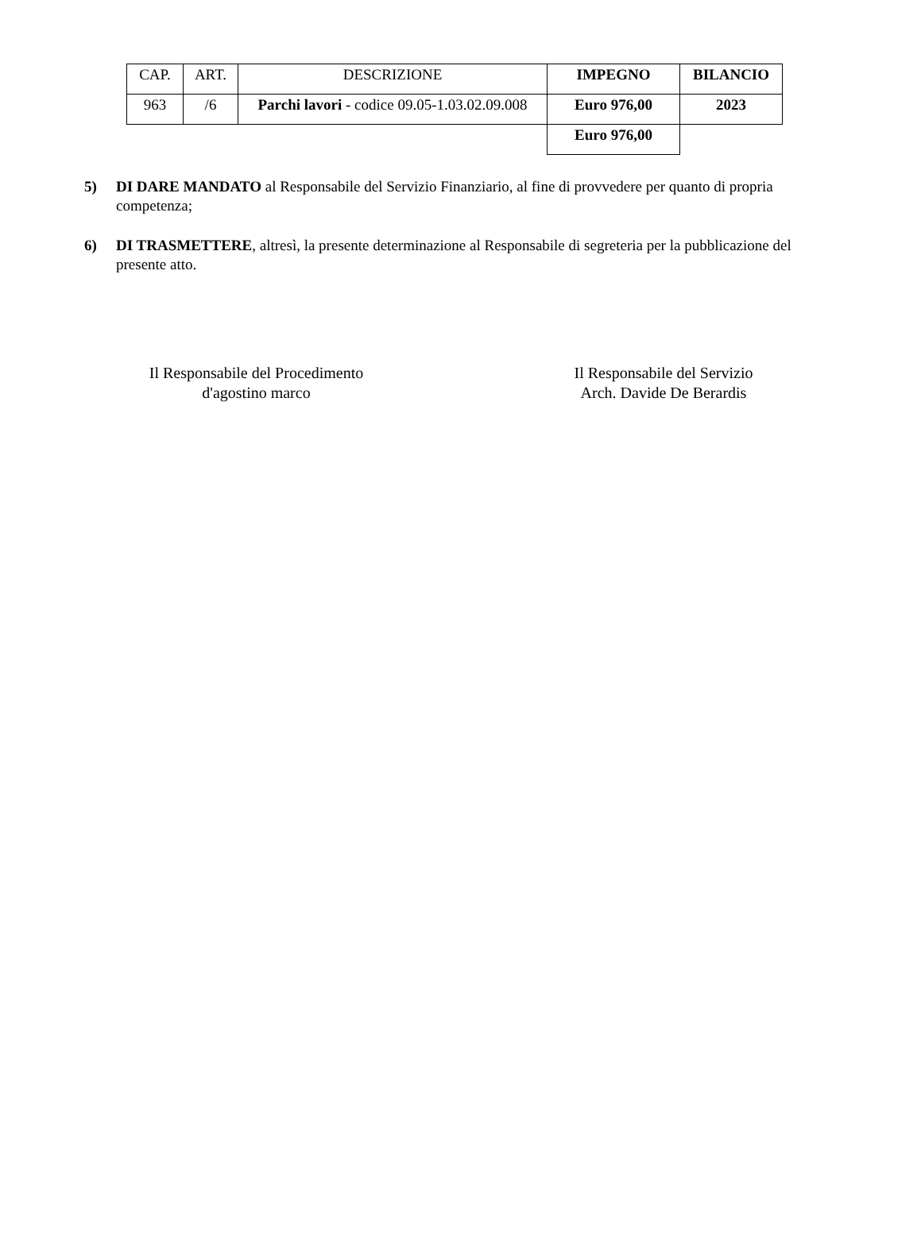| CAP. | ART. | DESCRIZIONE | IMPEGNO | BILANCIO |
| --- | --- | --- | --- | --- |
| 963 | /6 | Parchi lavori - codice 09.05-1.03.02.09.008 | Euro 976,00 | 2023 |
| | | | Euro 976,00 | |
5) DI DARE MANDATO al Responsabile del Servizio Finanziario, al fine di provvedere per quanto di propria competenza;
6) DI TRASMETTERE, altresì, la presente determinazione al Responsabile di segreteria per la pubblicazione del presente atto.
Il Responsabile del Procedimento
d'agostino marco
Il Responsabile del Servizio
Arch. Davide De Berardis